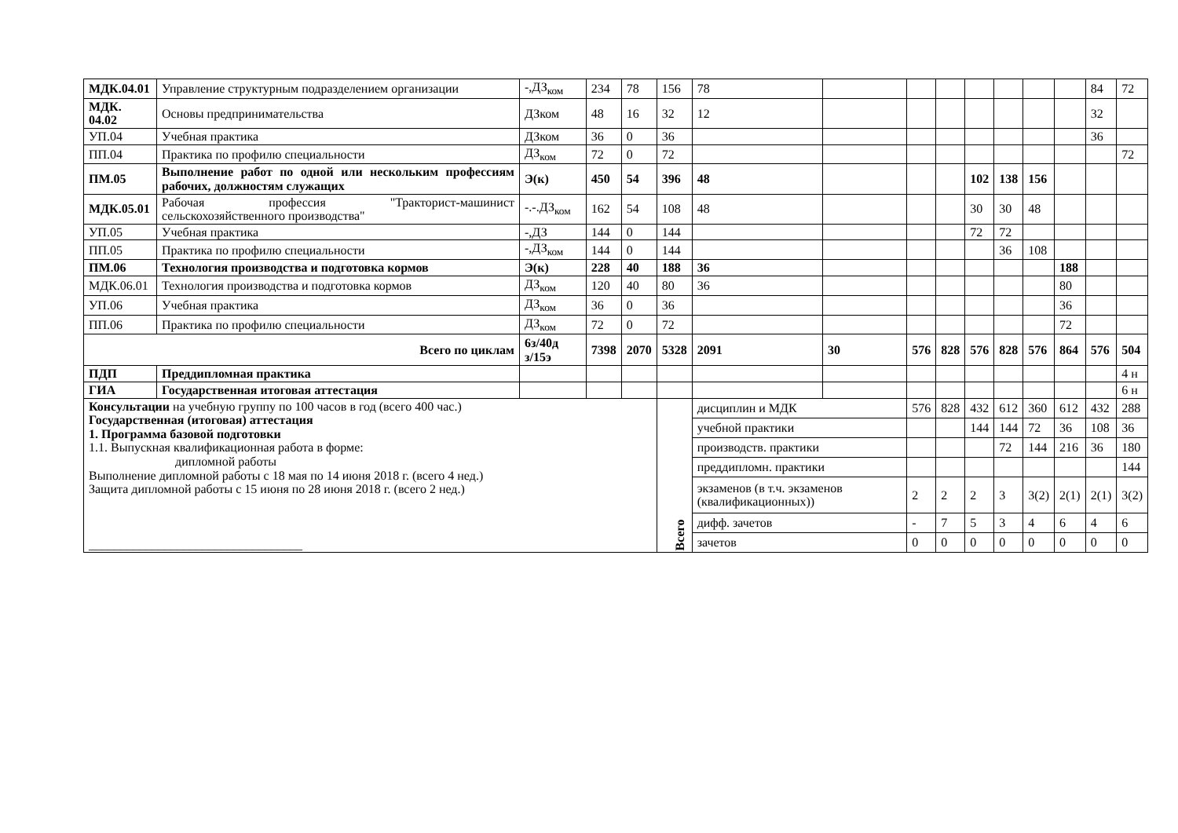| МДК.04.01 | Управление структурным подразделением организации | -,ДЗ<sub>ком</sub> | 234 | 78 | 156 | 78 | | | | | | | | 84 | 72 |
| МДК. 04.02 | Основы предпринимательства | ДЗком | 48 | 16 | 32 | 12 | | | | | | | | 32 | |
| УП.04 | Учебная практика | ДЗком | 36 | 0 | 36 | | | | | | | | | 36 | |
| ПП.04 | Практика по профилю специальности | ДЗ<sub>ком</sub> | 72 | 0 | 72 | | | | | | | | | | 72 |
| ПМ.05 | Выполнение работ по одной или нескольким профессиям рабочих, должностям служащих | Э(к) | 450 | 54 | 396 | 48 | | | | 102 | 138 | 156 | | | |
| МДК.05.01 | Рабочая профессия "Тракторист-машинист сельскохозяйственного производства" | -.-.ДЗ<sub>ком</sub> | 162 | 54 | 108 | 48 | | | | 30 | 30 | 48 | | | |
| УП.05 | Учебная практика | -,ДЗ | 144 | 0 | 144 | | | | | 72 | 72 | | | | |
| ПП.05 | Практика по профилю специальности | -,ДЗ<sub>ком</sub> | 144 | 0 | 144 | | | | | | 36 | 108 | | | |
| ПМ.06 | Технология производства и подготовка кормов | Э(к) | 228 | 40 | 188 | 36 | | | | | | | 188 | | |
| МДК.06.01 | Технология производства и подготовка кормов | ДЗ<sub>ком</sub> | 120 | 40 | 80 | 36 | | | | | | | 80 | | |
| УП.06 | Учебная практика | ДЗ<sub>ком</sub> | 36 | 0 | 36 | | | | | | | | 36 | | |
| ПП.06 | Практика по профилю специальности | ДЗ<sub>ком</sub> | 72 | 0 | 72 | | | | | | | | 72 | | |
| Всего по циклам | | 6з/40д з/15э | 7398 | 2070 | 5328 | 2091 | 30 | 576 | 828 | 576 | 828 | 576 | 864 | 576 | 504 |
| ПДП | Преддипломная практика | | | | | | | | | | | | | | 4 н |
| ГИА | Государственная итоговая аттестация | | | | | | | | | | | | | | 6 н |
| Консультации на учебную группу по 100 часов в год (всего 400 час.) Государственная (итоговая) аттестация 1. Программа базовой подготовки 1.1. Выпускная квалификационная работа в форме: дипломной работы Выполнение дипломной работы с 18 мая по 14 июня 2018 г. (всего 4 нед.) Защита дипломной работы с 15 июня по 28 июня 2018 г. (всего 2 нед.) __________________________________ | | | | | Всего | дисциплин и МДК | | 576 | 828 | 432 | 612 | 360 | 612 | 432 | 288 |
| | | | | | | учебной практики | | | | 144 | 144 | 72 | 36 | 108 | 36 |
| | | | | | | производств. практики | | | | | 72 | 144 | 216 | 36 | 180 |
| | | | | | | преддипломн. практики | | | | | | | | | 144 |
| | | | | | | экзаменов (в т.ч. экзаменов (квалификационных)) | | 2 | 2 | 2 | 3 | 3(2) | 2(1) | 2(1) | 3(2) |
| | | | | | | дифф. зачетов | | - | 7 | 5 | 3 | 4 | 6 | 4 | 6 |
| | | | | | | зачетов | | 0 | 0 | 0 | 0 | 0 | 0 | 0 | 0 |